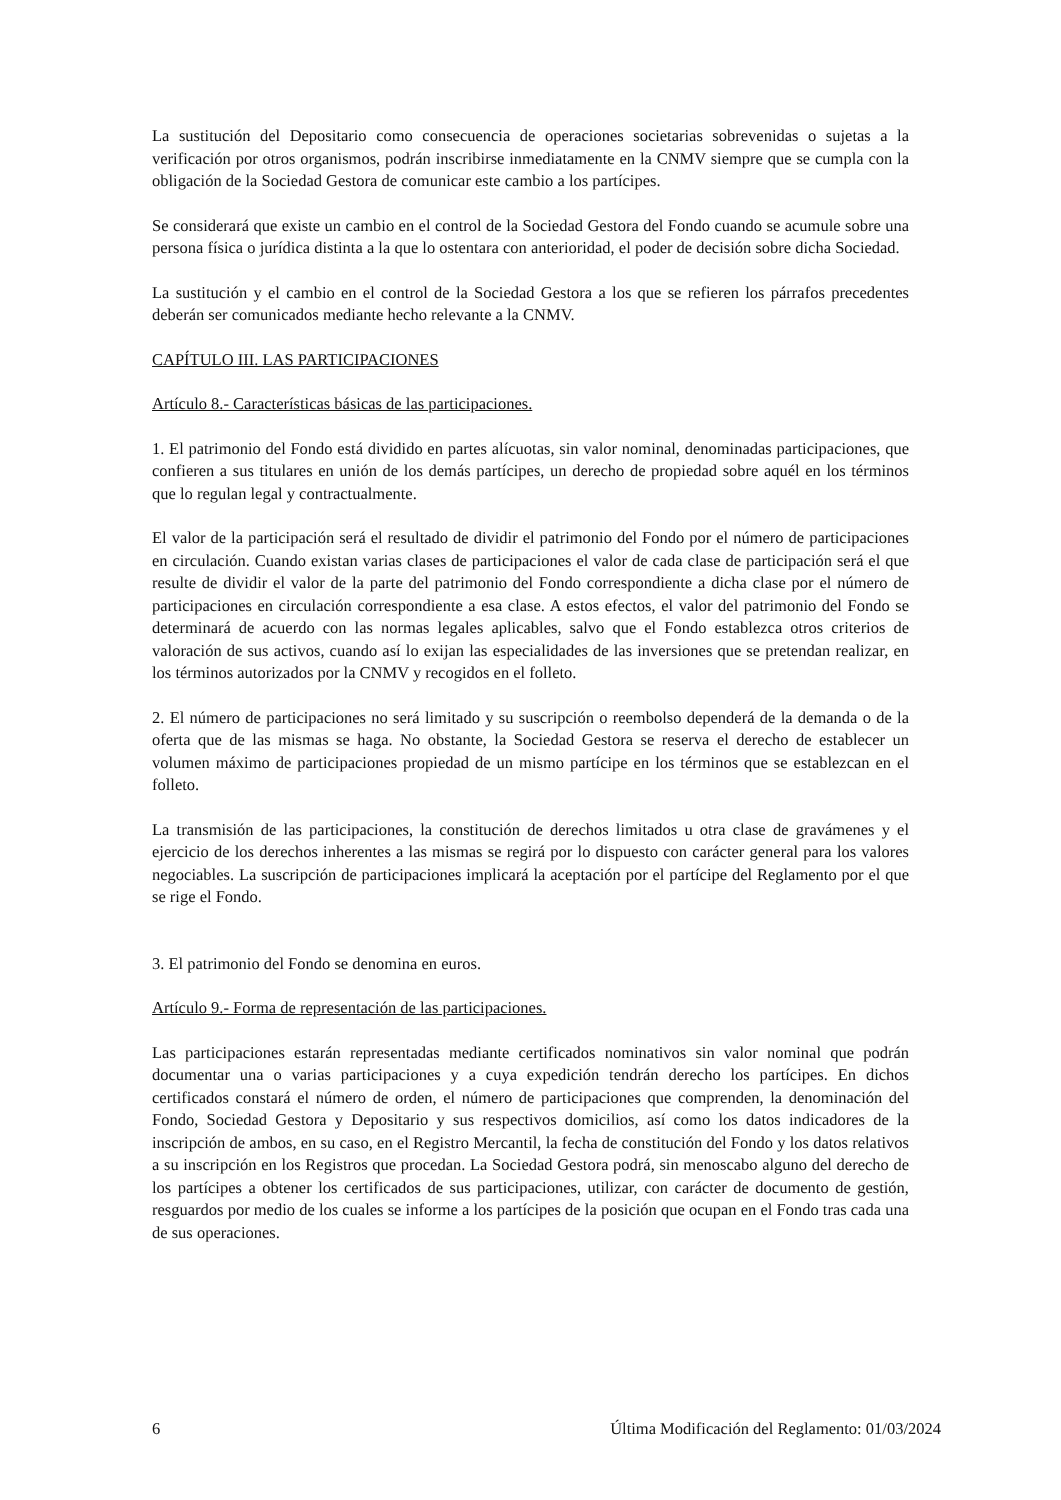La sustitución del Depositario como consecuencia de operaciones societarias sobrevenidas o sujetas a la verificación por otros organismos, podrán inscribirse inmediatamente en la CNMV siempre que se cumpla con la obligación de la Sociedad Gestora de comunicar este cambio a los partícipes.
Se considerará que existe un cambio en el control de la Sociedad Gestora del Fondo cuando se acumule sobre una persona física o jurídica distinta a la que lo ostentara con anterioridad, el poder de decisión sobre dicha Sociedad.
La sustitución y el cambio en el control de la Sociedad Gestora a los que se refieren los párrafos precedentes deberán ser comunicados mediante hecho relevante a la CNMV.
CAPÍTULO III. LAS PARTICIPACIONES
Artículo 8.- Características básicas de las participaciones.
1. El patrimonio del Fondo está dividido en partes alícuotas, sin valor nominal, denominadas participaciones, que confieren a sus titulares en unión de los demás partícipes, un derecho de propiedad sobre aquél en los términos que lo regulan legal y contractualmente.
El valor de la participación será el resultado de dividir el patrimonio del Fondo por el número de participaciones en circulación. Cuando existan varias clases de participaciones el valor de cada clase de participación será el que resulte de dividir el valor de la parte del patrimonio del Fondo correspondiente a dicha clase por el número de participaciones en circulación correspondiente a esa clase. A estos efectos, el valor del patrimonio del Fondo se determinará de acuerdo con las normas legales aplicables, salvo que el Fondo establezca otros criterios de valoración de sus activos, cuando así lo exijan las especialidades de las inversiones que se pretendan realizar, en los términos autorizados por la CNMV y recogidos en el folleto.
2. El número de participaciones no será limitado y su suscripción o reembolso dependerá de la demanda o de la oferta que de las mismas se haga. No obstante, la Sociedad Gestora se reserva el derecho de establecer un volumen máximo de participaciones propiedad de un mismo partícipe en los términos que se establezcan en el folleto.
La transmisión de las participaciones, la constitución de derechos limitados u otra clase de gravámenes y el ejercicio de los derechos inherentes a las mismas se regirá por lo dispuesto con carácter general para los valores negociables. La suscripción de participaciones implicará la aceptación por el partícipe del Reglamento por el que se rige el Fondo.
3. El patrimonio del Fondo se denomina en euros.
Artículo 9.- Forma de representación de las participaciones.
Las participaciones estarán representadas mediante certificados nominativos sin valor nominal que podrán documentar una o varias participaciones y a cuya expedición tendrán derecho los partícipes. En dichos certificados constará el número de orden, el número de participaciones que comprenden, la denominación del Fondo, Sociedad Gestora y Depositario y sus respectivos domicilios, así como los datos indicadores de la inscripción de ambos, en su caso, en el Registro Mercantil, la fecha de constitución del Fondo y los datos relativos a su inscripción en los Registros que procedan. La Sociedad Gestora podrá, sin menoscabo alguno del derecho de los partícipes a obtener los certificados de sus participaciones, utilizar, con carácter de documento de gestión, resguardos por medio de los cuales se informe a los partícipes de la posición que ocupan en el Fondo tras cada una de sus operaciones.
6 Última Modificación del Reglamento: 01/03/2024